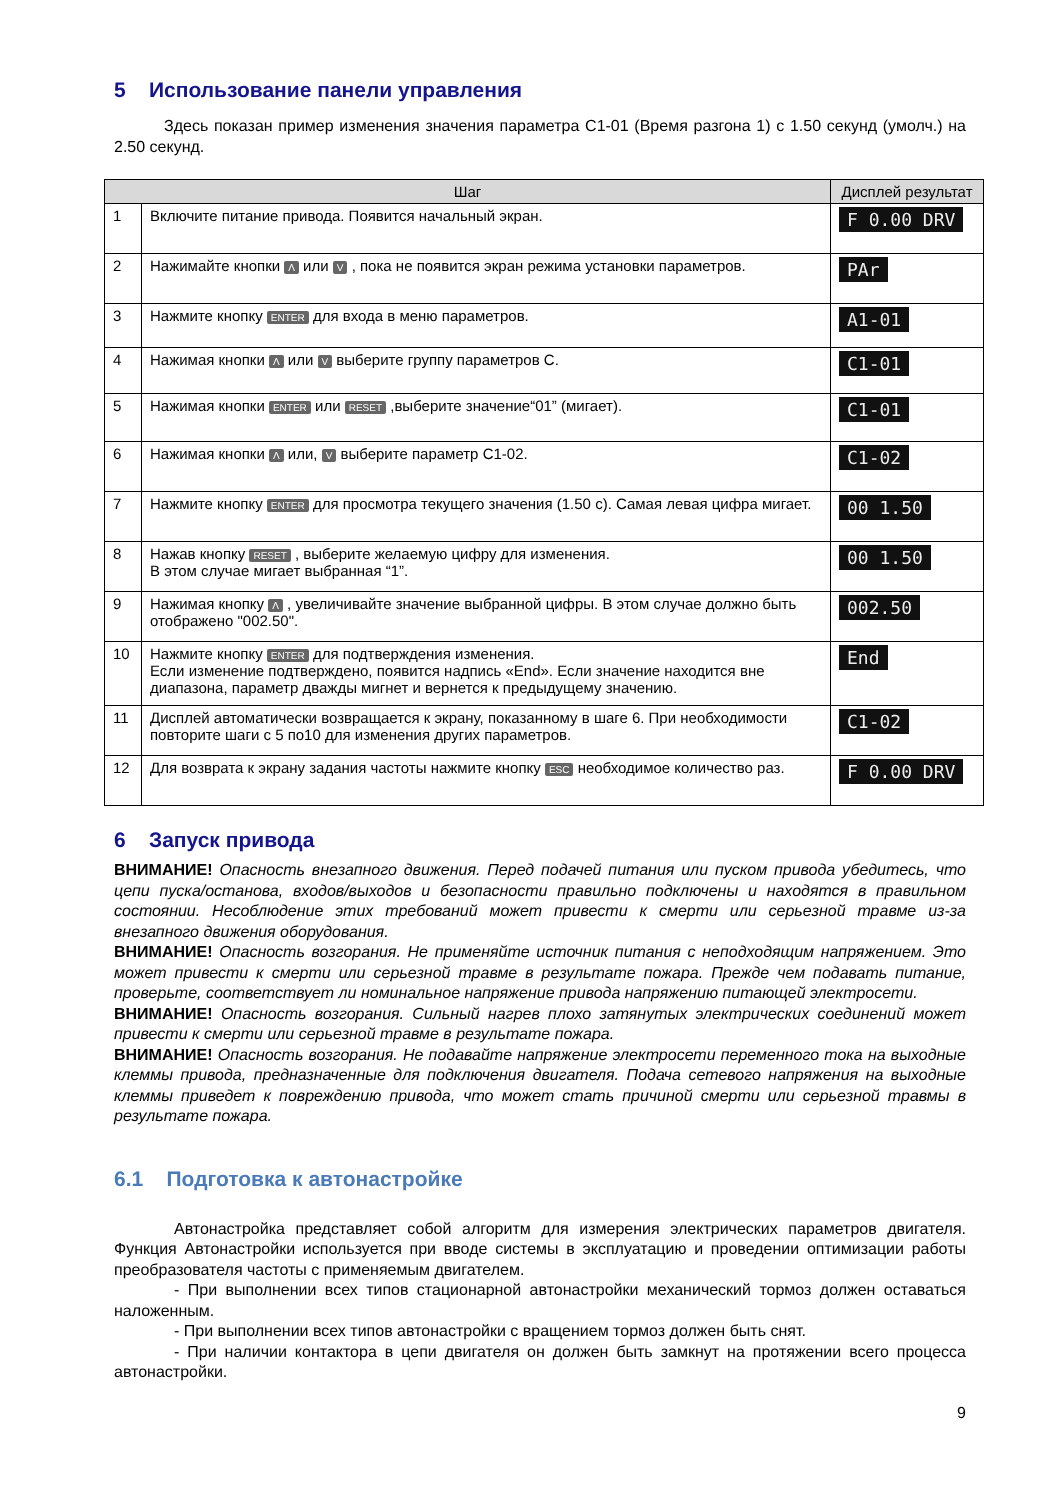5 Использование панели управления
Здесь показан пример изменения значения параметра C1-01 (Время разгона 1) с 1.50 секунд (умолч.) на 2.50 секунд.
| Шаг | | Дисплей результат |
| --- | --- | --- |
| 1 | Включите питание привода. Появится начальный экран. | F 0.00 DRV |
| 2 | Нажимайте кнопки Λ или V , пока не появится экран режима установки параметров. | PAr |
| 3 | Нажмите кнопку ENTER для входа в меню параметров. | A1-01 |
| 4 | Нажимая кнопки Λ или V выберите группу параметров C. | C1-01 |
| 5 | Нажимая кнопки ENTER или RESET ,выберите значение“01” (мигает). | C1-01 |
| 6 | Нажимая кнопки Λ или, V выберите параметр C1-02. | C1-02 |
| 7 | Нажмите кнопку ENTER для просмотра текущего значения (1.50 с). Самая левая цифра мигает. | 00 1.50 |
| 8 | Нажав кнопку RESET , выберите желаемую цифру для изменения. В этом случае мигает выбранная “1”. | 00 1.50 |
| 9 | Нажимая кнопку Λ , увеличивайте значение выбранной цифры. В этом случае должно быть отображено "002.50". | 002.50 |
| 10 | Нажмите кнопку ENTER для подтверждения изменения. Если изменение подтверждено, появится надпись «End». Если значение находится вне диапазона, параметр дважды мигнет и вернется к предыдущему значению. | End |
| 11 | Дисплей автоматически возвращается к экрану, показанному в шаге 6. При необходимости повторите шаги с 5 по10 для изменения других параметров. | C1-02 |
| 12 | Для возврата к экрану задания частоты нажмите кнопку ESC необходимое количество раз. | F 0.00 DRV |
6 Запуск привода
ВНИМАНИЕ! Опасность внезапного движения. Перед подачей питания или пуском привода убедитесь, что цепи пуска/останова, входов/выходов и безопасности правильно подключены и находятся в правильном состоянии. Несоблюдение этих требований может привести к смерти или серьезной травме из-за внезапного движения оборудования.
ВНИМАНИЕ! Опасность возгорания. Не применяйте источник питания с неподходящим напряжением. Это может привести к смерти или серьезной травме в результате пожара. Прежде чем подавать питание, проверьте, соответствует ли номинальное напряжение привода напряжению питающей электросети.
ВНИМАНИЕ! Опасность возгорания. Сильный нагрев плохо затянутых электрических соединений может привести к смерти или серьезной травме в результате пожара.
ВНИМАНИЕ! Опасность возгорания. Не подавайте напряжение электросети переменного тока на выходные клеммы привода, предназначенные для подключения двигателя. Подача сетевого напряжения на выходные клеммы приведет к повреждению привода, что может стать причиной смерти или серьезной травмы в результате пожара.
6.1 Подготовка к автонастройке
Автонастройка представляет собой алгоритм для измерения электрических параметров двигателя. Функция Автонастройки используется при вводе системы в эксплуатацию и проведении оптимизации работы преобразователя частоты с применяемым двигателем.
- При выполнении всех типов стационарной автонастройки механический тормоз должен оставаться наложенным.
- При выполнении всех типов автонастройки с вращением тормоз должен быть снят.
- При наличии контактора в цепи двигателя он должен быть замкнут на протяжении всего процесса автонастройки.
9